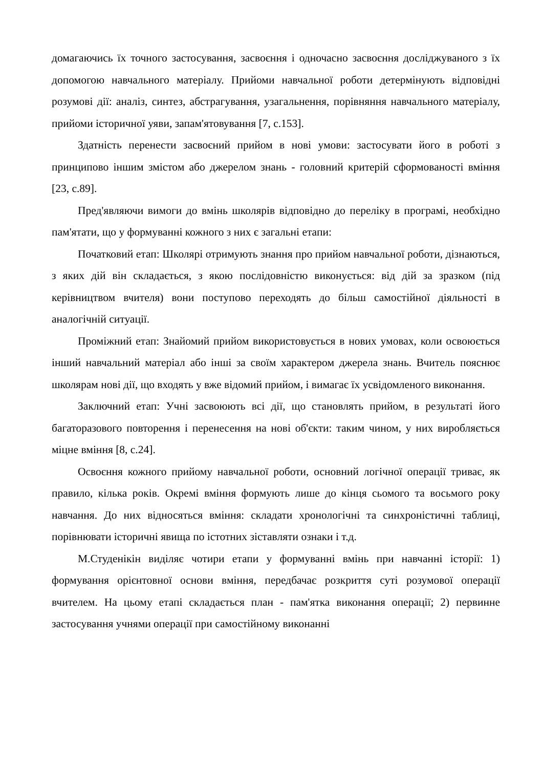домагаючись їх точного застосування, засвоєння і одночасно засвоєння досліджуваного з їх допомогою навчального матеріалу. Прийоми навчальної роботи детермінують відповідні розумові дії: аналіз, синтез, абстрагування, узагальнення, порівняння навчального матеріалу, прийоми історичної уяви, запам'ятовування [7, с.153].
Здатність перенести засвоєний прийом в нові умови: застосувати його в роботі з принципово іншим змістом або джерелом знань - головний критерій сформованості вміння [23, с.89].
Пред'являючи вимоги до вмінь школярів відповідно до переліку в програмі, необхідно пам'ятати, що у формуванні кожного з них є загальні етапи:
Початковий етап: Школярі отримують знання про прийом навчальної роботи, дізнаються, з яких дій він складається, з якою послідовністю виконується: від дій за зразком (під керівництвом вчителя) вони поступово переходять до більш самостійної діяльності в аналогічній ситуації.
Проміжний етап: Знайомий прийом використовується в нових умовах, коли освоюється інший навчальний матеріал або інші за своїм характером джерела знань. Вчитель пояснює школярам нові дії, що входять у вже відомий прийом, і вимагає їх усвідомленого виконання.
Заключний етап: Учні засвоюють всі дії, що становлять прийом, в результаті його багаторазового повторення і перенесення на нові об'єкти: таким чином, у них виробляється міцне вміння [8, с.24].
Освоєння кожного прийому навчальної роботи, основний логічної операції триває, як правило, кілька років. Окремі вміння формують лише до кінця сьомого та восьмого року навчання. До них відносяться вміння: складати хронологічні та синхроністичні таблиці, порівнювати історичні явища по істотних зіставляти ознаки і т.д.
М.Студенікін виділяє чотири етапи у формуванні вмінь при навчанні історії: 1) формування орієнтовної основи вміння, передбачає розкриття суті розумової операції вчителем. На цьому етапі складається план - пам'ятка виконання операції; 2) первинне застосування учнями операції при самостійному виконанні